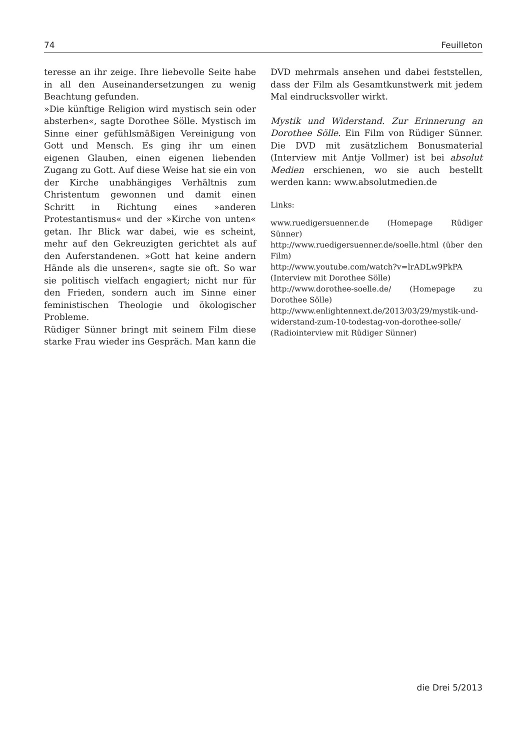74 Feuilleton
teresse an ihr zeige. Ihre liebevolle Seite habe in all den Auseinandersetzungen zu wenig Beachtung gefunden.
»Die künftige Religion wird mystisch sein oder absterben«, sagte Dorothee Sölle. Mystisch im Sinne einer gefühlsmäßigen Vereinigung von Gott und Mensch. Es ging ihr um einen eigenen Glauben, einen eigenen liebenden Zugang zu Gott. Auf diese Weise hat sie ein von der Kirche unabhängiges Verhältnis zum Christentum gewonnen und damit einen Schritt in Richtung eines »anderen Protestantismus« und der »Kirche von unten« getan. Ihr Blick war dabei, wie es scheint, mehr auf den Gekreuzigten gerichtet als auf den Auferstandenen. »Gott hat keine andern Hände als die unseren«, sagte sie oft. So war sie politisch vielfach engagiert; nicht nur für den Frieden, sondern auch im Sinne einer feministischen Theologie und ökologischer Probleme.
Rüdiger Sünner bringt mit seinem Film diese starke Frau wieder ins Gespräch. Man kann die
DVD mehrmals ansehen und dabei feststellen, dass der Film als Gesamtkunstwerk mit jedem Mal eindrucksvoller wirkt.
Mystik und Widerstand. Zur Erinnerung an Dorothee Sölle. Ein Film von Rüdiger Sünner. Die DVD mit zusätzlichem Bonusmaterial (Interview mit Antje Vollmer) ist bei absolut Medien erschienen, wo sie auch bestellt werden kann: www.absolutmedien.de
Links:
www.ruedigersuenner.de (Homepage Rüdiger Sünner)
http://www.ruedigersuenner.de/soelle.html (über den Film)
http://www.youtube.com/watch?v=lrADLw9PkPA (Interview mit Dorothee Sölle)
http://www.dorothee-soelle.de/ (Homepage zu Dorothee Sölle)
http://www.enlightennext.de/2013/03/29/mystik-und-widerstand-zum-10-todestag-von-dorothee-solle/ (Radiointerview mit Rüdiger Sünner)
die Drei 5/2013